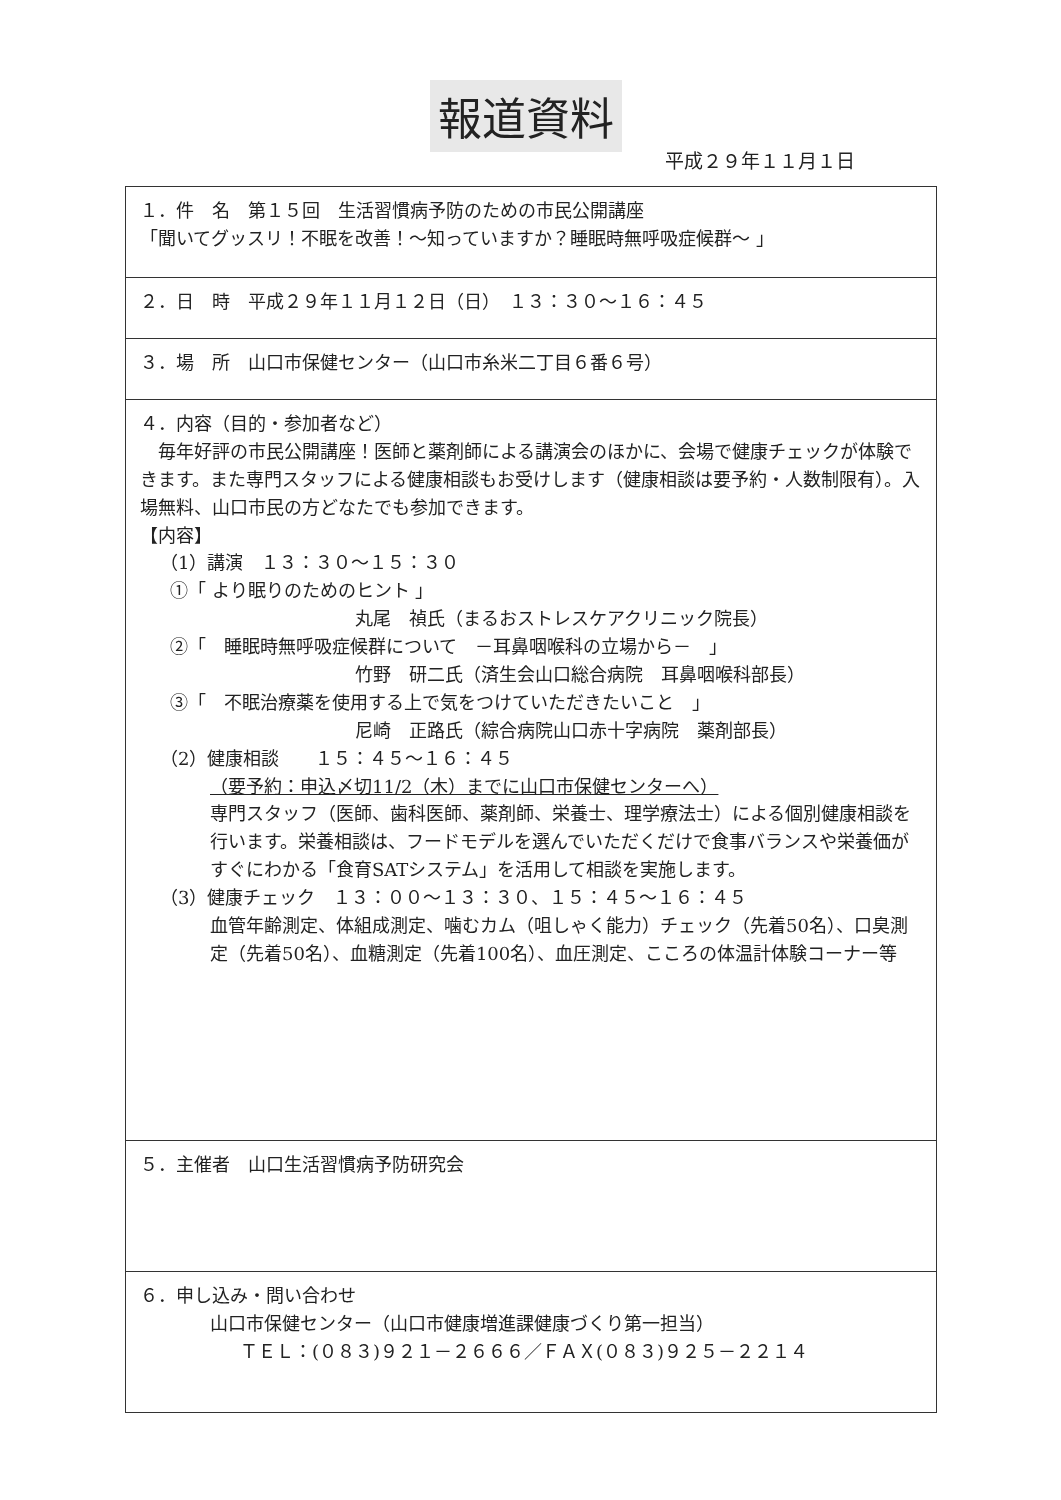報道資料
平成２９年１１月１日
| １．件 名 第１５回 生活習慣病予防のための市民公開講座 「聞いてグッスリ！不眠を改善！～知っていますか？睡眠時無呼吸症候群～ 」 |
| ２．日 時 平成２９年１１月１２日（日） １３：３０～１６：４５ |
| ３．場 所 山口市保健センター（山口市糸米二丁目６番６号） |
| ４．内容（目的・参加者など） 毎年好評の市民公開講座！医師と薬剤師による講演会のほかに、会場で健康チェックが体験できます。また専門スタッフによる健康相談もお受けします（健康相談は要予約・人数制限有）。入場無料、山口市民の方どなたでも参加できます。 【内容】 （1）講演 １３：３０～１５：３０ ①「 より眠りのためのヒント 」 丸尾 禎氏（まるおストレスケアクリニック院長） ②「 睡眠時無呼吸症候群について －耳鼻咽喉科の立場から－ 」 竹野 研二氏（済生会山口総合病院 耳鼻咽喉科部長） ③「 不眠治療薬を使用する上で気をつけていただきたいこと 」 尼崎 正路氏（綜合病院山口赤十字病院 薬剤部長） （2）健康相談 １５：４５～１６：４５ （要予約：申込〆切11/2（木）までに山口市保健センターへ） 専門スタッフ（医師、歯科医師、薬剤師、栄養士、理学療法士）による個別健康相談を行います。栄養相談は、フードモデルを選んでいただくだけで食事バランスや栄養価がすぐにわかる「食育SATシステム」を活用して相談を実施します。 （3）健康チェック １３：００～１３：３０、１５：４５～１６：４５ 血管年齢測定、体組成測定、噛むカム（咀しゃく能力）チェック（先着50名）、口臭測定（先着50名）、血糖測定（先着100名）、血圧測定、こころの体温計体験コーナー等 |
| ５．主催者 山口生活習慣病予防研究会 |
| ６．申し込み・問い合わせ 山口市保健センター（山口市健康増進課健康づくり第一担当） ＴＥＬ：(０８３)９２１－２６６６／ＦＡＸ(０８３)９２５－２２１４ |